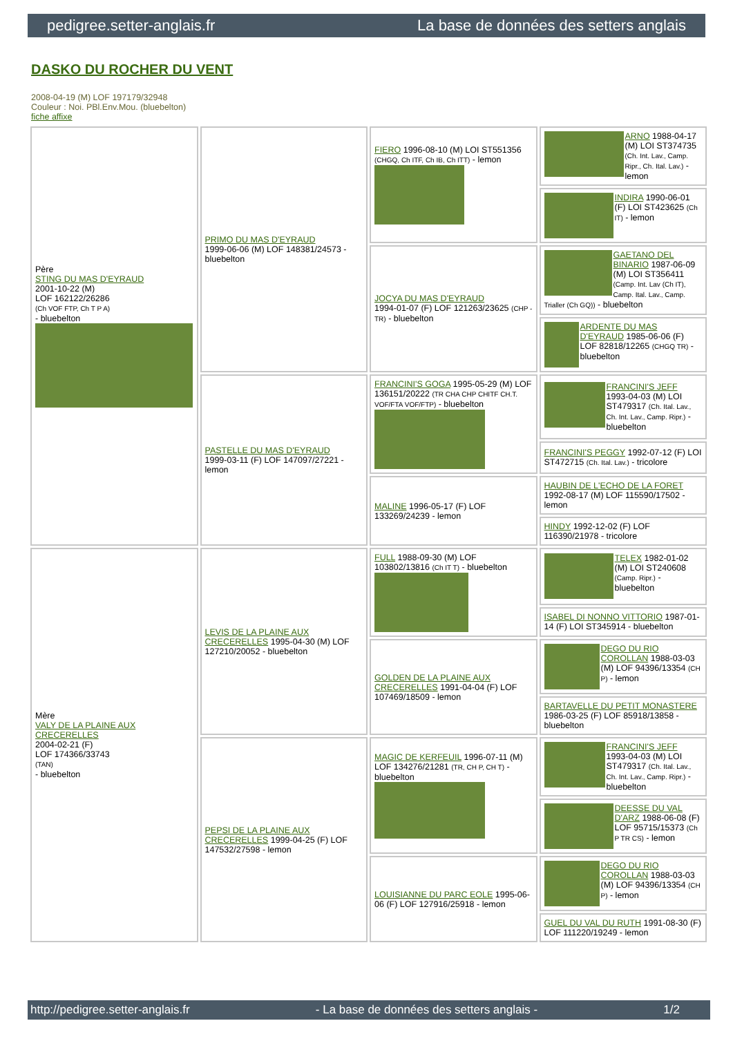pedigree.setter-anglais.fr La base de données des setters anglais
DASKO DU ROCHER DU VENT
2008-04-19 (M) LOF 197179/32948
Couleur : Noi. PBl.Env.Mou. (bluebelton)
fiche affixe
| Père STING DU MAS D'EYRAUD 2001-10-22 (M) LOF 162122/26286 (Ch VOF FTP, Ch T P A) - bluebelton | PRIMO DU MAS D'EYRAUD 1999-06-06 (M) LOF 148381/24573 - bluebelton | FIERO 1996-08-10 (M) LOI ST551356 (CHGQ, Ch ITF, Ch IB, Ch ITT) - lemon | ARNO 1988-04-17 (M) LOI ST374735 (Ch. Int. Lav., Camp. Ripr., Ch. Ital. Lav.) - lemon |
| | | | INDIRA 1990-06-01 (F) LOI ST423625 (Ch IT) - lemon |
| | | JOCYA DU MAS D'EYRAUD 1994-01-07 (F) LOF 121263/23625 (CHP -TR) - bluebelton | GAETANO DEL BINARIO 1987-06-09 (M) LOI ST356411 (Camp. Int. Lav (Ch IT), Camp. Ital. Lav., Camp. Trialler (Ch GQ)) - bluebelton |
| | | | ARDENTE DU MAS D'EYRAUD 1985-06-06 (F) LOF 82818/12265 (CHGQ TR) - bluebelton |
| | PASTELLE DU MAS D'EYRAUD 1999-03-11 (F) LOF 147097/27221 - lemon | FRANCINI'S GOGA 1995-05-29 (M) LOF 136151/20222 (TR CHA CHP CHITF CH.T. VOF/FTA VOF/FTP) - bluebelton | FRANCINI'S JEFF 1993-04-03 (M) LOI ST479317 (Ch. Ital. Lav., Ch. Int. Lav., Camp. Ripr.) - bluebelton |
| | | | FRANCINI'S PEGGY 1992-07-12 (F) LOI ST472715 (Ch. Ital. Lav.) - tricolore |
| | | MALINE 1996-05-17 (F) LOF 133269/24239 - lemon | HAUBIN DE L'ECHO DE LA FORET 1992-08-17 (M) LOF 115590/17502 - lemon |
| | | | HINDY 1992-12-02 (F) LOF 116390/21978 - tricolore |
| Mère VALY DE LA PLAINE AUX CRECERELLES 2004-02-21 (F) LOF 174366/33743 (TAN) - bluebelton | LEVIS DE LA PLAINE AUX CRECERELLES 1995-04-30 (M) LOF 127210/20052 - bluebelton | FULL 1988-09-30 (M) LOF 103802/13816 (Ch IT T) - bluebelton | TELEX 1982-01-02 (M) LOI ST240608 (Camp. Ripr.) - bluebelton |
| | | | ISABEL DI NONNO VITTORIO 1987-01-14 (F) LOI ST345914 - bluebelton |
| | | GOLDEN DE LA PLAINE AUX CRECERELLES 1991-04-04 (F) LOF 107469/18509 - lemon | DEGO DU RIO COROLLAN 1988-03-03 (M) LOF 94396/13354 (CH P) - lemon |
| | | | BARTAVELLE DU PETIT MONASTERE 1986-03-25 (F) LOF 85918/13858 - bluebelton |
| | PEPSI DE LA PLAINE AUX CRECERELLES 1999-04-25 (F) LOF 147532/27598 - lemon | MAGIC DE KERFEUIL 1996-07-11 (M) LOF 134276/21281 (TR, CH P, CH T) - bluebelton | FRANCINI'S JEFF 1993-04-03 (M) LOI ST479317 (Ch. Ital. Lav., Ch. Int. Lav., Camp. Ripr.) - bluebelton |
| | | | DEESSE DU VAL D'ARZ 1988-06-08 (F) LOF 95715/15373 (Ch P TR CS) - lemon |
| | | LOUISIANNE DU PARC EOLE 1995-06-06 (F) LOF 127916/25918 - lemon | DEGO DU RIO COROLLAN 1988-03-03 (M) LOF 94396/13354 (CH P) - lemon |
| | | | GUEL DU VAL DU RUTH 1991-08-30 (F) LOF 111220/19249 - lemon |
http://pedigree.setter-anglais.fr - La base de données des setters anglais - 1/2